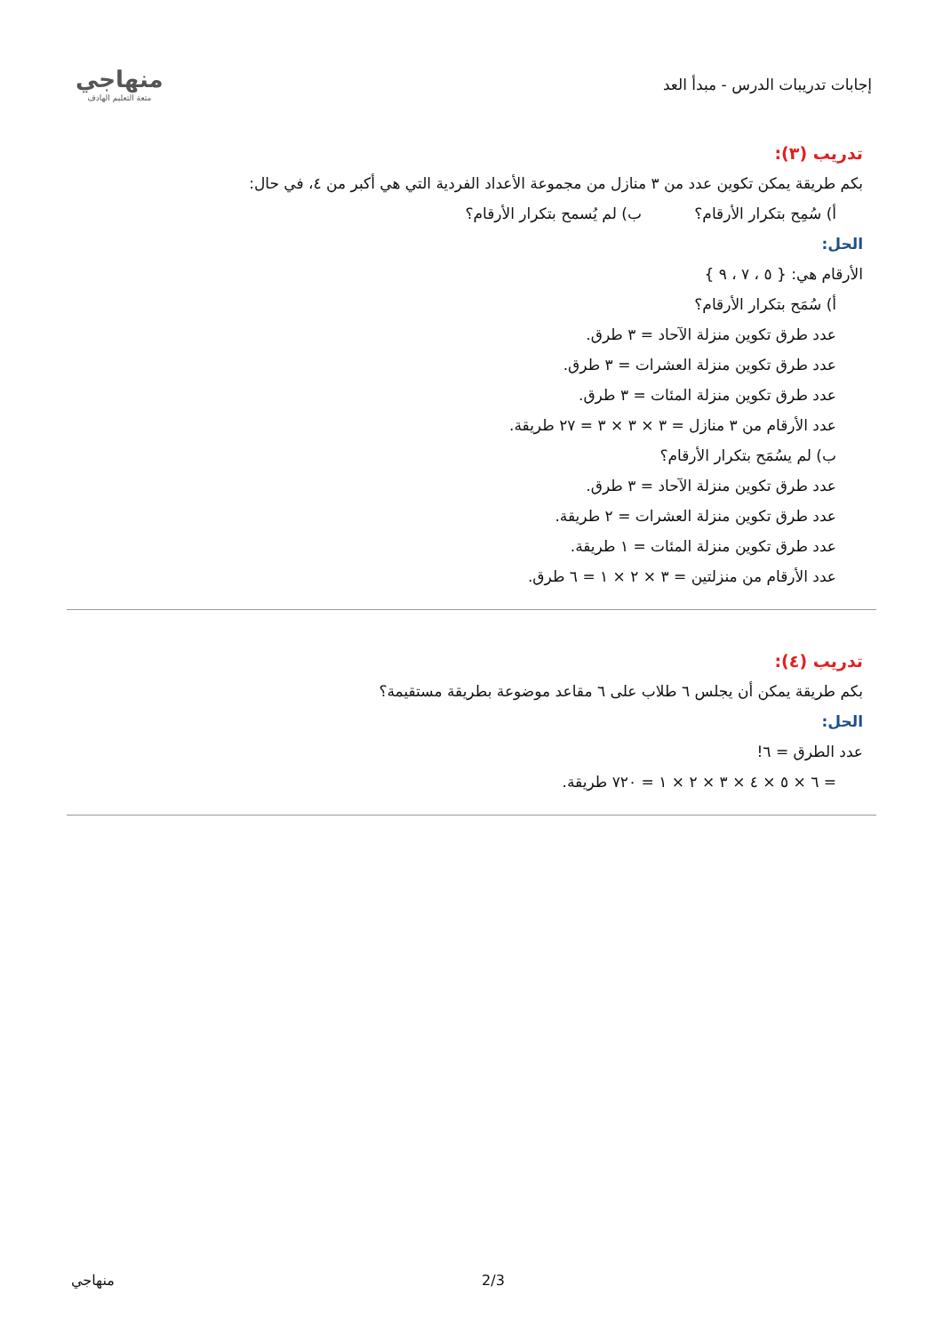منهاجي
متعة التعليم الهادف
إجابات تدريبات الدرس - مبدأ العد
تدريب (٣):
بكم طريقة يمكن تكوين عدد من ٣ منازل من مجموعة الأعداد الفردية التي هي أكبر من ٤، في حال:
أ) سُمِح بتكرار الأرقام؟ ب) لم يُسمح بتكرار الأرقام؟
الحل:
الأرقام هي: { ٥ ، ٧ ، ٩ }
أ) سُمَح بتكرار الأرقام؟
عدد طرق تكوين منزلة الآحاد = ٣ طرق.
عدد طرق تكوين منزلة العشرات = ٣ طرق.
عدد طرق تكوين منزلة المئات = ٣ طرق.
عدد الأرقام من ٣ منازل = ٣ × ٣ × ٣ = ٢٧ طريقة.
ب) لم يسُمَح بتكرار الأرقام؟
عدد طرق تكوين منزلة الآحاد = ٣ طرق.
عدد طرق تكوين منزلة العشرات = ٢ طريقة.
عدد طرق تكوين منزلة المئات = ١ طريقة.
عدد الأرقام من منزلتين = ٣ × ٢ × ١ = ٦ طرق.
تدريب (٤):
بكم طريقة يمكن أن يجلس ٦ طلاب على ٦ مقاعد موضوعة بطريقة مستقيمة؟
الحل:
عدد الطرق = ٦!
= ٦ × ٥ × ٤ × ٣ × ٢ × ١ = ٧٢٠ طريقة.
منهاجي 2/3